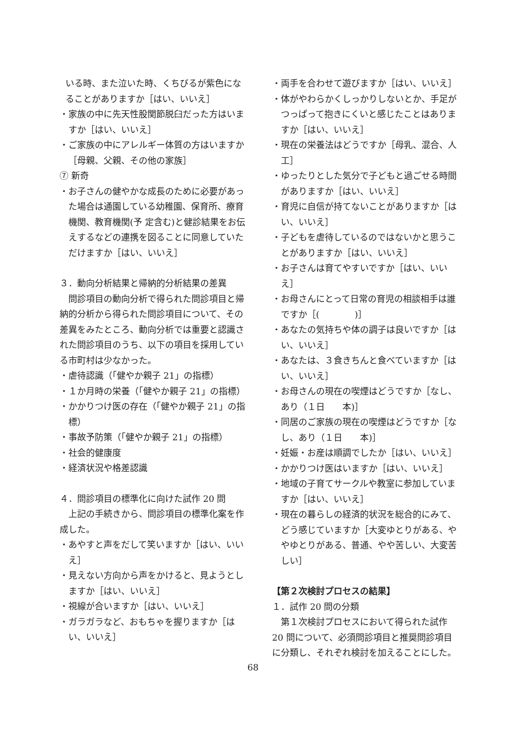いる時、また泣いた時、くちびるが紫色になることがありますか［はい、いいえ］
・家族の中に先天性股関節脱臼だった方はいますか［はい、いいえ］
・ご家族の中にアレルギー体質の方はいますか［母親、父親、その他の家族］
⑦ 新奇
・お子さんの健やかな成長のために必要があった場合は通園している幼稚園、保育所、療育機関、教育機関(予 定含む)と健診結果をお伝えするなどの連携を図ることに同意していただけますか［はい、いいえ］
３．動向分析結果と帰納的分析結果の差異
問診項目の動向分析で得られた問診項目と帰納的分析から得られた問診項目について、その差異をみたところ、動向分析では重要と認識された問診項目のうち、以下の項目を採用している市町村は少なかった。
・虐待認識（「健やか親子 21」の指標）
・１か月時の栄養（「健やか親子 21」の指標）
・かかりつけ医の存在（「健やか親子 21」の指標）
・事故予防策（「健やか親子 21」の指標）
・社会的健康度
・経済状況や格差認識
４．問診項目の標準化に向けた試作 20 問
上記の手続きから、問診項目の標準化案を作成した。
・あやすと声をだして笑いますか［はい、いいえ］
・見えない方向から声をかけると、見ようとしますか［はい、いいえ］
・視線が合いますか［はい、いいえ］
・ガラガラなど、おもちゃを握りますか［はい、いいえ］
・両手を合わせて遊びますか［はい、いいえ］
・体がやわらかくしっかりしないとか、手足がつっぱって抱きにくいと感じたことはありますか［はい、いいえ］
・現在の栄養法はどうですか［母乳、混合、人工］
・ゆったりとした気分で子どもと過ごせる時間がありますか［はい、いいえ］
・育児に自信が持てないことがありますか［はい、いいえ］
・子どもを虐待しているのではないかと思うことがありますか［はい、いいえ］
・お子さんは育てやすいですか［はい、いいえ］
・お母さんにとって日常の育児の相談相手は誰ですか［(　　　　)］
・あなたの気持ちや体の調子は良いですか［はい、いいえ］
・あなたは、３食きちんと食べていますか［はい、いいえ］
・お母さんの現在の喫煙はどうですか［なし、あり（１日　　本)］
・同居のご家族の現在の喫煙はどうですか［なし、あり（１日　　本)］
・妊娠・お産は順調でしたか［はい、いいえ］
・かかりつけ医はいますか［はい、いいえ］
・地域の子育てサークルや教室に参加していますか［はい、いいえ］
・現在の暮らしの経済的状況を総合的にみて、どう感じていますか［大変ゆとりがある、ややゆとりがある、普通、やや苦しい、大変苦しい］
【第２次検討プロセスの結果】
１．試作 20 問の分類
第１次検討プロセスにおいて得られた試作 20 問について、必須問診項目と推奨問診項目に分類し、それぞれ検討を加えることにした。
68